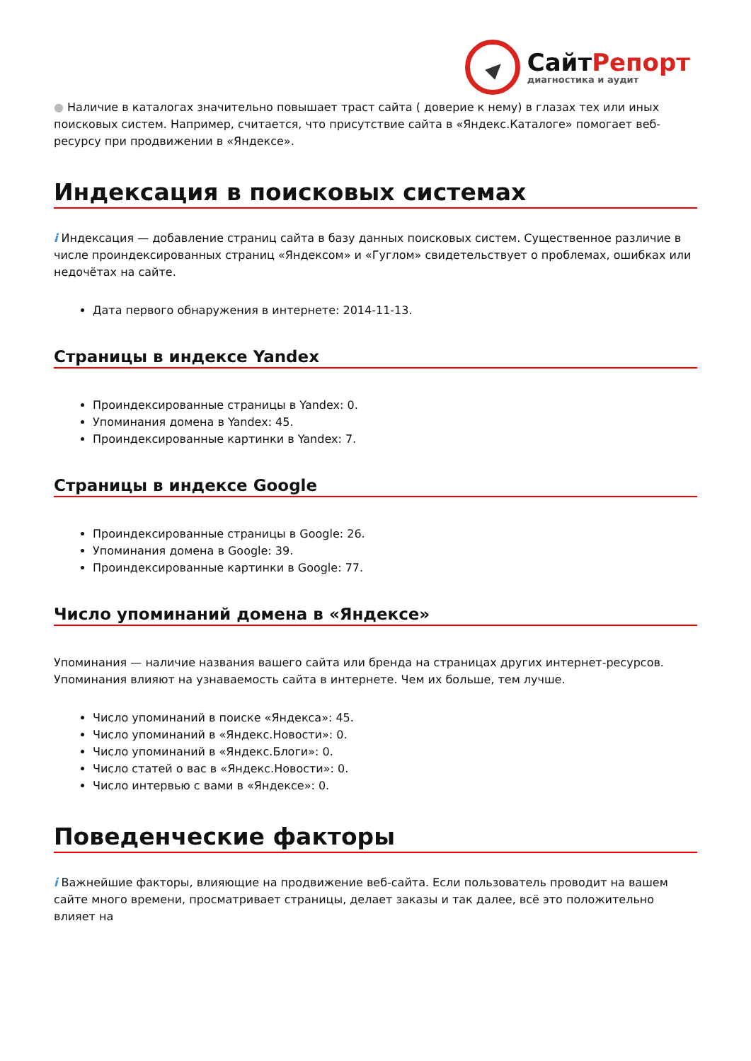СайтРепорт
диагностика и аудит
● Наличие в каталогах значительно повышает траст сайта ( доверие к нему) в глазах тех или иных поисковых систем. Например, считается, что присутствие сайта в «Яндекс.Каталоге» помогает веб-ресурсу при продвижении в «Яндексе».
Индексация в поисковых системах
i Индексация — добавление страниц сайта в базу данных поисковых систем. Существенное различие в числе проиндексированных страниц «Яндексом» и «Гуглом» свидетельствует о проблемах, ошибках или недочётах на сайте.
Дата первого обнаружения в интернете: 2014-11-13.
Страницы в индексе Yandex
Проиндексированные страницы в Yandex: 0.
Упоминания домена в Yandex: 45.
Проиндексированные картинки в Yandex: 7.
Страницы в индексе Google
Проиндексированные страницы в Google: 26.
Упоминания домена в Google: 39.
Проиндексированные картинки в Google: 77.
Число упоминаний домена в «Яндексе»
Упоминания — наличие названия вашего сайта или бренда на страницах других интернет-ресурсов. Упоминания влияют на узнаваемость сайта в интернете. Чем их больше, тем лучше.
Число упоминаний в поиске «Яндекса»: 45.
Число упоминаний в «Яндекс.Новости»: 0.
Число упоминаний в «Яндекс.Блоги»: 0.
Число статей о вас в «Яндекс.Новости»: 0.
Число интервью с вами в «Яндексе»: 0.
Поведенческие факторы
i Важнейшие факторы, влияющие на продвижение веб-сайта. Если пользователь проводит на вашем сайте много времени, просматривает страницы, делает заказы и так далее, всё это положительно влияет на